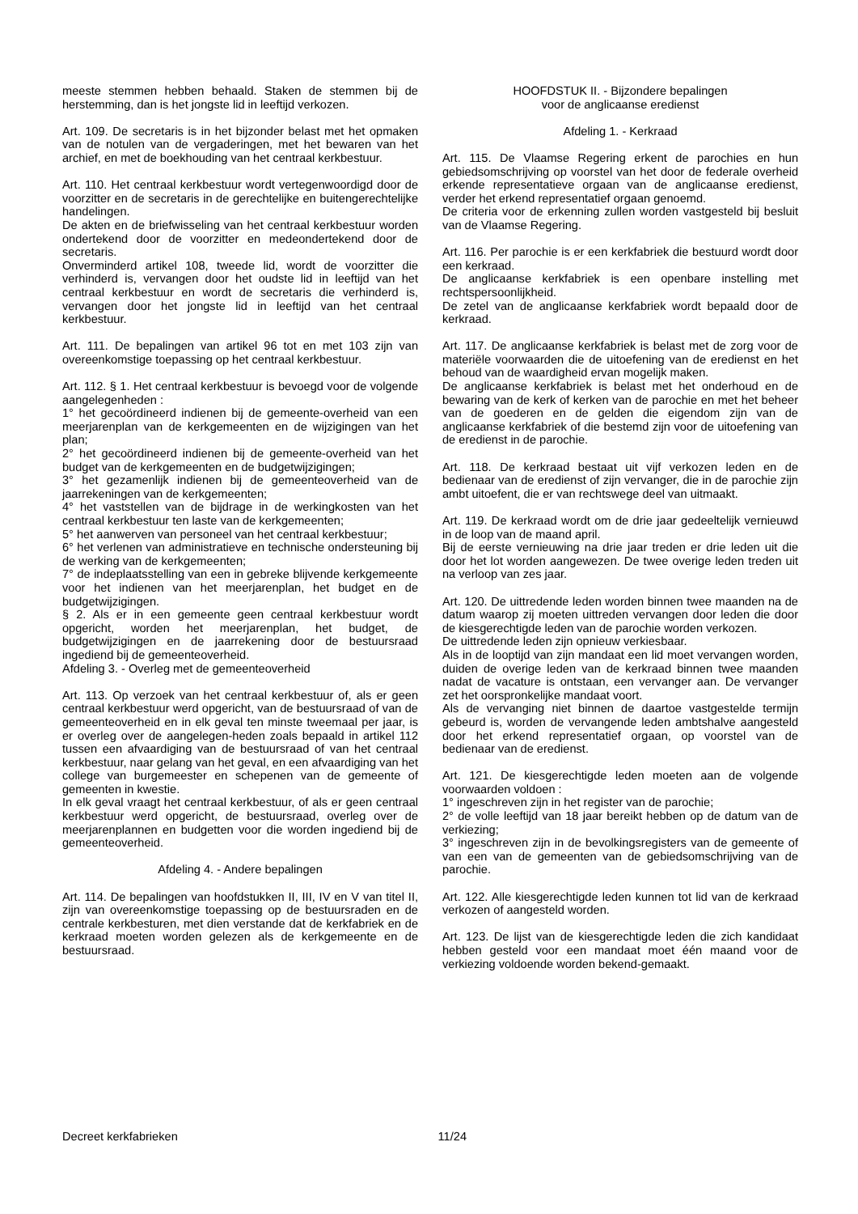meeste stemmen hebben behaald. Staken de stemmen bij de herstemming, dan is het jongste lid in leeftijd verkozen.
Art. 109. De secretaris is in het bijzonder belast met het opmaken van de notulen van de vergaderingen, met het bewaren van het archief, en met de boekhouding van het centraal kerkbestuur.
Art. 110. Het centraal kerkbestuur wordt vertegenwoordigd door de voorzitter en de secretaris in de gerechtelijke en buitengerechtelijke handelingen.
De akten en de briefwisseling van het centraal kerkbestuur worden ondertekend door de voorzitter en medeondertekend door de secretaris.
Onverminderd artikel 108, tweede lid, wordt de voorzitter die verhinderd is, vervangen door het oudste lid in leeftijd van het centraal kerkbestuur en wordt de secretaris die verhinderd is, vervangen door het jongste lid in leeftijd van het centraal kerkbestuur.
Art. 111. De bepalingen van artikel 96 tot en met 103 zijn van overeenkomstige toepassing op het centraal kerkbestuur.
Art. 112. § 1. Het centraal kerkbestuur is bevoegd voor de volgende aangelegenheden :
1° het gecoördineerd indienen bij de gemeente-overheid van een meerjarenplan van de kerkgemeenten en de wijzigingen van het plan;
2° het gecoördineerd indienen bij de gemeente-overheid van het budget van de kerkgemeenten en de budgetwijzigingen;
3° het gezamenlijk indienen bij de gemeenteoverheid van de jaarrekeningen van de kerkgemeenten;
4° het vaststellen van de bijdrage in de werkingkosten van het centraal kerkbestuur ten laste van de kerkgemeenten;
5° het aanwerven van personeel van het centraal kerkbestuur;
6° het verlenen van administratieve en technische ondersteuning bij de werking van de kerkgemeenten;
7° de indeplaatsstelling van een in gebreke blijvende kerkgemeente voor het indienen van het meerjarenplan, het budget en de budgetwijzigingen.
§ 2. Als er in een gemeente geen centraal kerkbestuur wordt opgericht, worden het meerjarenplan, het budget, de budgetwijzigingen en de jaarrekening door de bestuursraad ingediend bij de gemeenteoverheid.
Afdeling 3. - Overleg met de gemeenteoverheid
Art. 113. Op verzoek van het centraal kerkbestuur of, als er geen centraal kerkbestuur werd opgericht, van de bestuursraad of van de gemeenteoverheid en in elk geval ten minste tweemaal per jaar, is er overleg over de aangelegen-heden zoals bepaald in artikel 112 tussen een afvaardiging van de bestuursraad of van het centraal kerkbestuur, naar gelang van het geval, en een afvaardiging van het college van burgemeester en schepenen van de gemeente of gemeenten in kwestie.
In elk geval vraagt het centraal kerkbestuur, of als er geen centraal kerkbestuur werd opgericht, de bestuursraad, overleg over de meerjarenplannen en budgetten voor die worden ingediend bij de gemeenteoverheid.
Afdeling 4. - Andere bepalingen
Art. 114. De bepalingen van hoofdstukken II, III, IV en V van titel II, zijn van overeenkomstige toepassing op de bestuursraden en de centrale kerkbesturen, met dien verstande dat de kerkfabriek en de kerkraad moeten worden gelezen als de kerkgemeente en de bestuursraad.
HOOFDSTUK II. - Bijzondere bepalingen
voor de anglicaanse eredienst
Afdeling 1. - Kerkraad
Art. 115. De Vlaamse Regering erkent de parochies en hun gebiedsomschrijving op voorstel van het door de federale overheid erkende representatieve orgaan van de anglicaanse eredienst, verder het erkend representatief orgaan genoemd.
De criteria voor de erkenning zullen worden vastgesteld bij besluit van de Vlaamse Regering.
Art. 116. Per parochie is er een kerkfabriek die bestuurd wordt door een kerkraad.
De anglicaanse kerkfabriek is een openbare instelling met rechtspersoonlijkheid.
De zetel van de anglicaanse kerkfabriek wordt bepaald door de kerkraad.
Art. 117. De anglicaanse kerkfabriek is belast met de zorg voor de materiële voorwaarden die de uitoefening van de eredienst en het behoud van de waardigheid ervan mogelijk maken.
De anglicaanse kerkfabriek is belast met het onderhoud en de bewaring van de kerk of kerken van de parochie en met het beheer van de goederen en de gelden die eigendom zijn van de anglicaanse kerkfabriek of die bestemd zijn voor de uitoefening van de eredienst in de parochie.
Art. 118. De kerkraad bestaat uit vijf verkozen leden en de bedienaar van de eredienst of zijn vervanger, die in de parochie zijn ambt uitoefent, die er van rechtswege deel van uitmaakt.
Art. 119. De kerkraad wordt om de drie jaar gedeeltelijk vernieuwd in de loop van de maand april.
Bij de eerste vernieuwing na drie jaar treden er drie leden uit die door het lot worden aangewezen. De twee overige leden treden uit na verloop van zes jaar.
Art. 120. De uittredende leden worden binnen twee maanden na de datum waarop zij moeten uittreden vervangen door leden die door de kiesgerechtigde leden van de parochie worden verkozen.
De uittredende leden zijn opnieuw verkiesbaar.
Als in de looptijd van zijn mandaat een lid moet vervangen worden, duiden de overige leden van de kerkraad binnen twee maanden nadat de vacature is ontstaan, een vervanger aan. De vervanger zet het oorspronkelijke mandaat voort.
Als de vervanging niet binnen de daartoe vastgestelde termijn gebeurd is, worden de vervangende leden ambtshalve aangesteld door het erkend representatief orgaan, op voorstel van de bedienaar van de eredienst.
Art. 121. De kiesgerechtigde leden moeten aan de volgende voorwaarden voldoen :
1° ingeschreven zijn in het register van de parochie;
2° de volle leeftijd van 18 jaar bereikt hebben op de datum van de verkiezing;
3° ingeschreven zijn in de bevolkingsregisters van de gemeente of van een van de gemeenten van de gebiedsomschrijving van de parochie.
Art. 122. Alle kiesgerechtigde leden kunnen tot lid van de kerkraad verkozen of aangesteld worden.
Art. 123. De lijst van de kiesgerechtigde leden die zich kandidaat hebben gesteld voor een mandaat moet één maand voor de verkiezing voldoende worden bekend-gemaakt.
Decreet kerkfabrieken 11/24